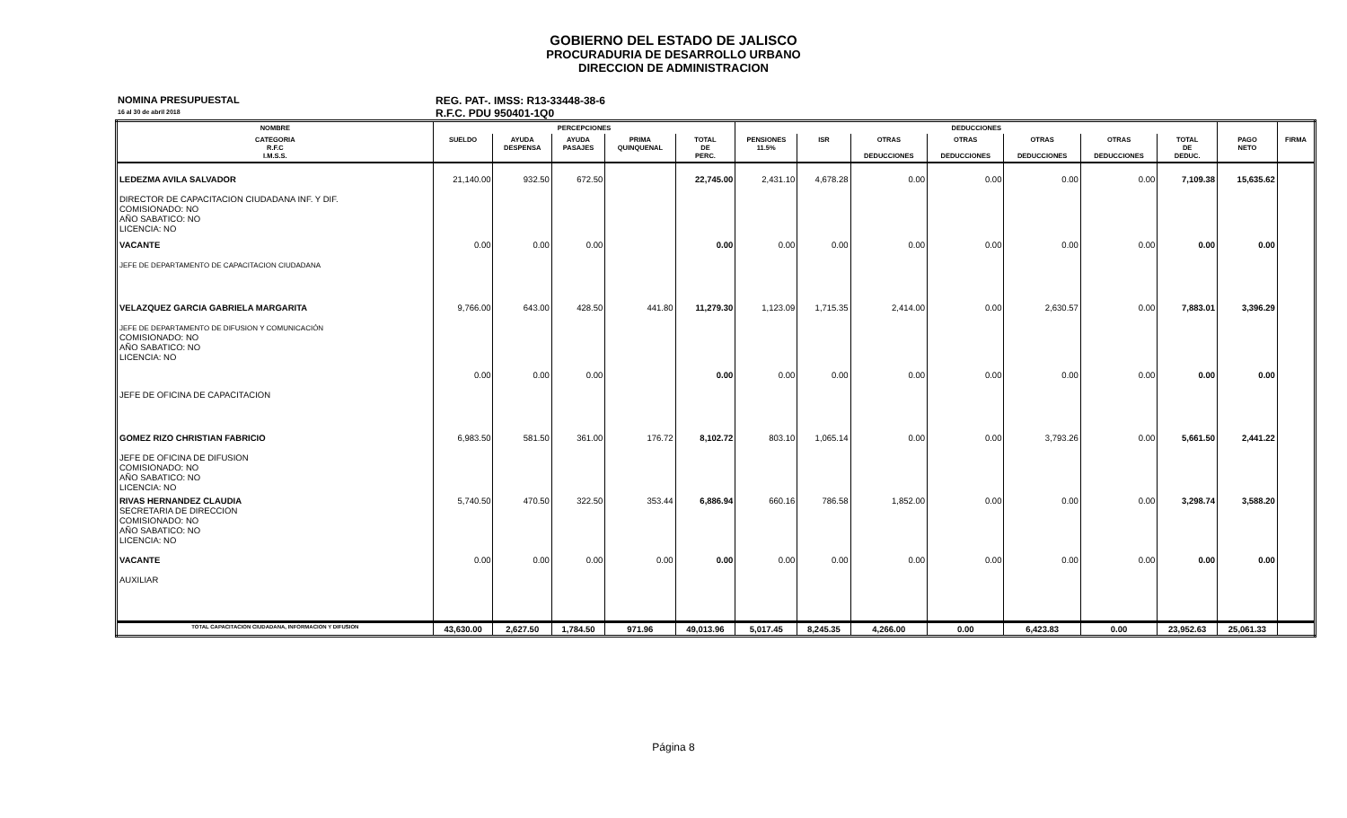GOBIERNO DEL ESTADO DE JALISCO
PROCURADURIA DE DESARROLLO URBANO
DIRECCION DE ADMINISTRACION
NOMINA PRESUPUESTAL
16 al 30 de abril 2018
REG. PAT-. IMSS: R13-33448-38-6
R.F.C. PDU 950401-1Q0
| NOMBRE | PERCEPCIONES | | | | | DEDUCCIONES | | | | | | | | |
| --- | --- | --- | --- | --- | --- | --- | --- | --- | --- | --- | --- | --- | --- | --- |
| CATEGORIA R.F.C I.M.S.S. | SUELDO | AYUDA DESPENSA | AYUDA PASAJES | PRIMA QUINQUENAL | TOTAL DE PERC. | PENSIONES 11.5% | ISR | OTRAS DEDUCCIONES | OTRAS DEDUCCIONES | OTRAS DEDUCCIONES | OTRAS DEDUCCIONES | TOTAL DE DEDUC. | PAGO NETO | FIRMA |
| LEDEZMA AVILA SALVADOR DIRECTOR DE CAPACITACION CIUDADANA INF. Y DIF. COMISIONADO: NO AÑO SABATICO: NO LICENCIA: NO | 21,140.00 | 932.50 | 672.50 | | 22,745.00 | 2,431.10 | 4,678.28 | 0.00 | 0.00 | 0.00 | 0.00 | 7,109.38 | 15,635.62 | |
| VACANTE JEFE DE DEPARTAMENTO DE CAPACITACION CIUDADANA | 0.00 | 0.00 | 0.00 | | 0.00 | 0.00 | 0.00 | 0.00 | 0.00 | 0.00 | 0.00 | 0.00 | 0.00 | |
| VELAZQUEZ GARCIA GABRIELA MARGARITA JEFE DE DEPARTAMENTO DE DIFUSION Y COMUNICACIÓN COMISIONADO: NO AÑO SABATICO: NO LICENCIA: NO | 9,766.00 | 643.00 | 428.50 | 441.80 | 11,279.30 | 1,123.09 | 1,715.35 | 2,414.00 | 0.00 | 2,630.57 | 0.00 | 7,883.01 | 3,396.29 | |
| JEFE DE OFICINA DE CAPACITACION | 0.00 | 0.00 | 0.00 | | 0.00 | 0.00 | 0.00 | 0.00 | 0.00 | 0.00 | 0.00 | 0.00 | 0.00 | |
| GOMEZ RIZO CHRISTIAN FABRICIO JEFE DE OFICINA DE DIFUSION COMISIONADO: NO AÑO SABATICO: NO LICENCIA: NO | 6,983.50 | 581.50 | 361.00 | 176.72 | 8,102.72 | 803.10 | 1,065.14 | 0.00 | 0.00 | 3,793.26 | 0.00 | 5,661.50 | 2,441.22 | |
| RIVAS HERNANDEZ CLAUDIA SECRETARIA DE DIRECCION COMISIONADO: NO AÑO SABATICO: NO LICENCIA: NO | 5,740.50 | 470.50 | 322.50 | 353.44 | 6,886.94 | 660.16 | 786.58 | 1,852.00 | 0.00 | 0.00 | 0.00 | 3,298.74 | 3,588.20 | |
| VACANTE AUXILIAR | 0.00 | 0.00 | 0.00 | 0.00 | 0.00 | 0.00 | 0.00 | 0.00 | 0.00 | 0.00 | 0.00 | 0.00 | 0.00 | |
| TOTAL CAPACITACION CIUDADANA, INFORMACION Y DIFUSION | 43,630.00 | 2,627.50 | 1,784.50 | 971.96 | 49,013.96 | 5,017.45 | 8,245.35 | 4,266.00 | 0.00 | 6,423.83 | 0.00 | 23,952.63 | 25,061.33 | |
Página 8